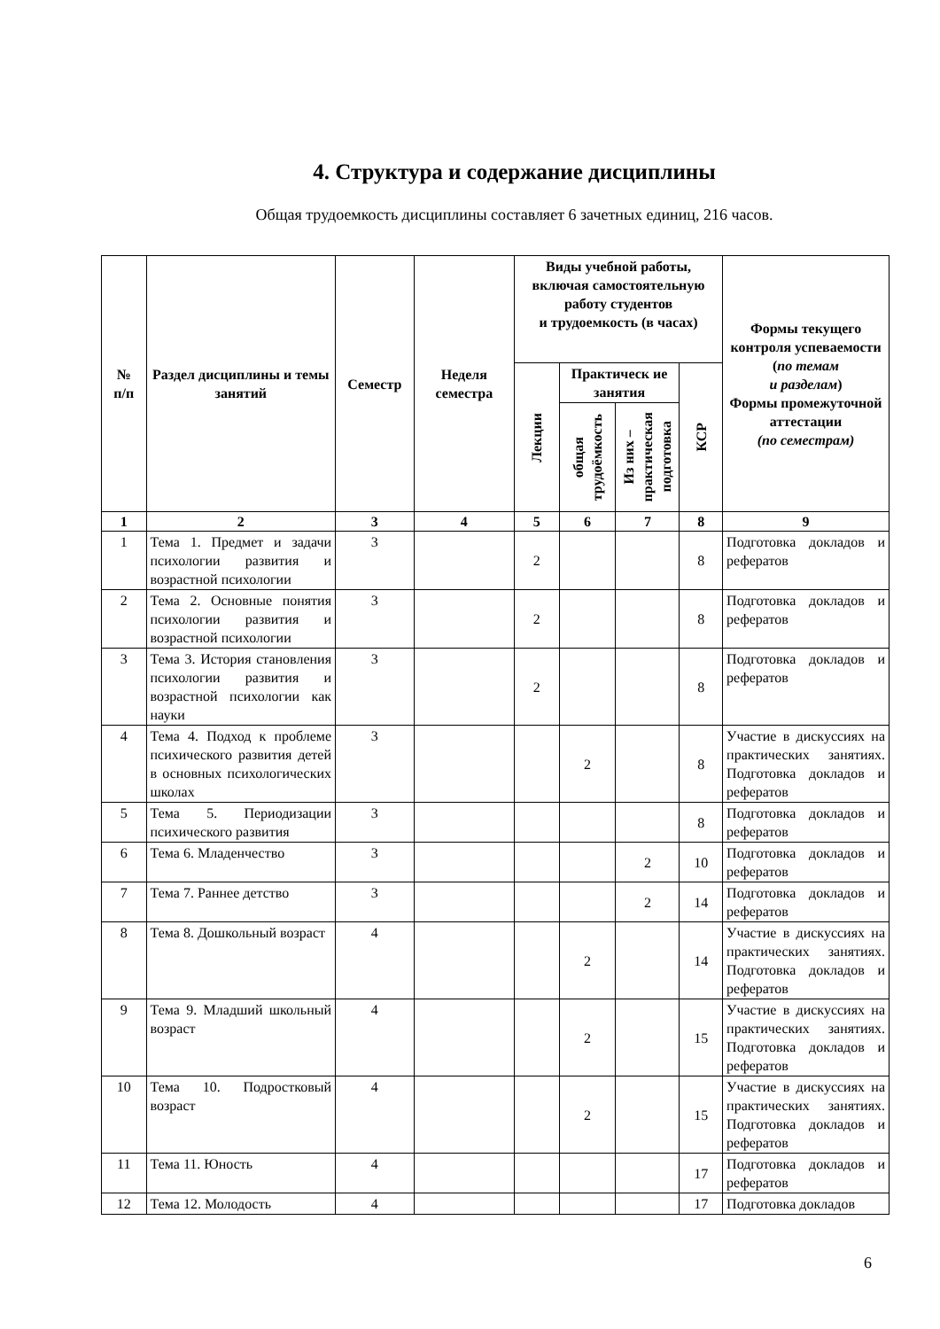4. Структура и содержание дисциплины
Общая трудоемкость дисциплины составляет 6 зачетных единиц, 216 часов.
| № п/п | Раздел дисциплины и темы занятий | Семестр | Неделя семестра | Виды учебной работы, включая самостоятельную работу студентов и трудоемкость (в часах) | | | | Формы текущего контроля успеваемости ( по темам и разделам ) Формы промежуточной аттестации (по семестрам) |
| --- | --- | --- | --- | --- | --- | --- | --- | --- |
| | | | | Лекции | Практическ ие занятия | | КСР | |
| | | | | | общая трудоёмкость | Из них – практическая подготовка | | |
| 1 | 2 | 3 | 4 | 5 | 6 | 7 | 8 | 9 |
| 1 | Тема 1. Предмет и задачи психологии развития и возрастной психологии | 3 | | 2 | | | 8 | Подготовка докладов и рефератов |
| 2 | Тема 2. Основные понятия психологии развития и возрастной психологии | 3 | | 2 | | | 8 | Подготовка докладов и рефератов |
| 3 | Тема 3. История становления психологии развития и возрастной психологии как науки | 3 | | 2 | | | 8 | Подготовка докладов и рефератов |
| 4 | Тема 4. Подход к проблеме психического развития детей в основных психологических школах | 3 | | | 2 | | 8 | Участие в дискуссиях на практических занятиях. Подготовка докладов и рефератов |
| 5 | Тема 5. Периодизации психического развития | 3 | | | | | 8 | Подготовка докладов и рефератов |
| 6 | Тема 6. Младенчество | 3 | | | | 2 | 10 | Подготовка докладов и рефератов |
| 7 | Тема 7. Раннее детство | 3 | | | | 2 | 14 | Подготовка докладов и рефератов |
| 8 | Тема 8. Дошкольный возраст | 4 | | | 2 | | 14 | Участие в дискуссиях на практических занятиях. Подготовка докладов и рефератов |
| 9 | Тема 9. Младший школьный возраст | 4 | | | 2 | | 15 | Участие в дискуссиях на практических занятиях. Подготовка докладов и рефератов |
| 10 | Тема 10. Подростковый возраст | 4 | | | 2 | | 15 | Участие в дискуссиях на практических занятиях. Подготовка докладов и рефератов |
| 11 | Тема 11. Юность | 4 | | | | | 17 | Подготовка докладов и рефератов |
| 12 | Тема 12. Молодость | 4 | | | | | 17 | Подготовка докладов |
6